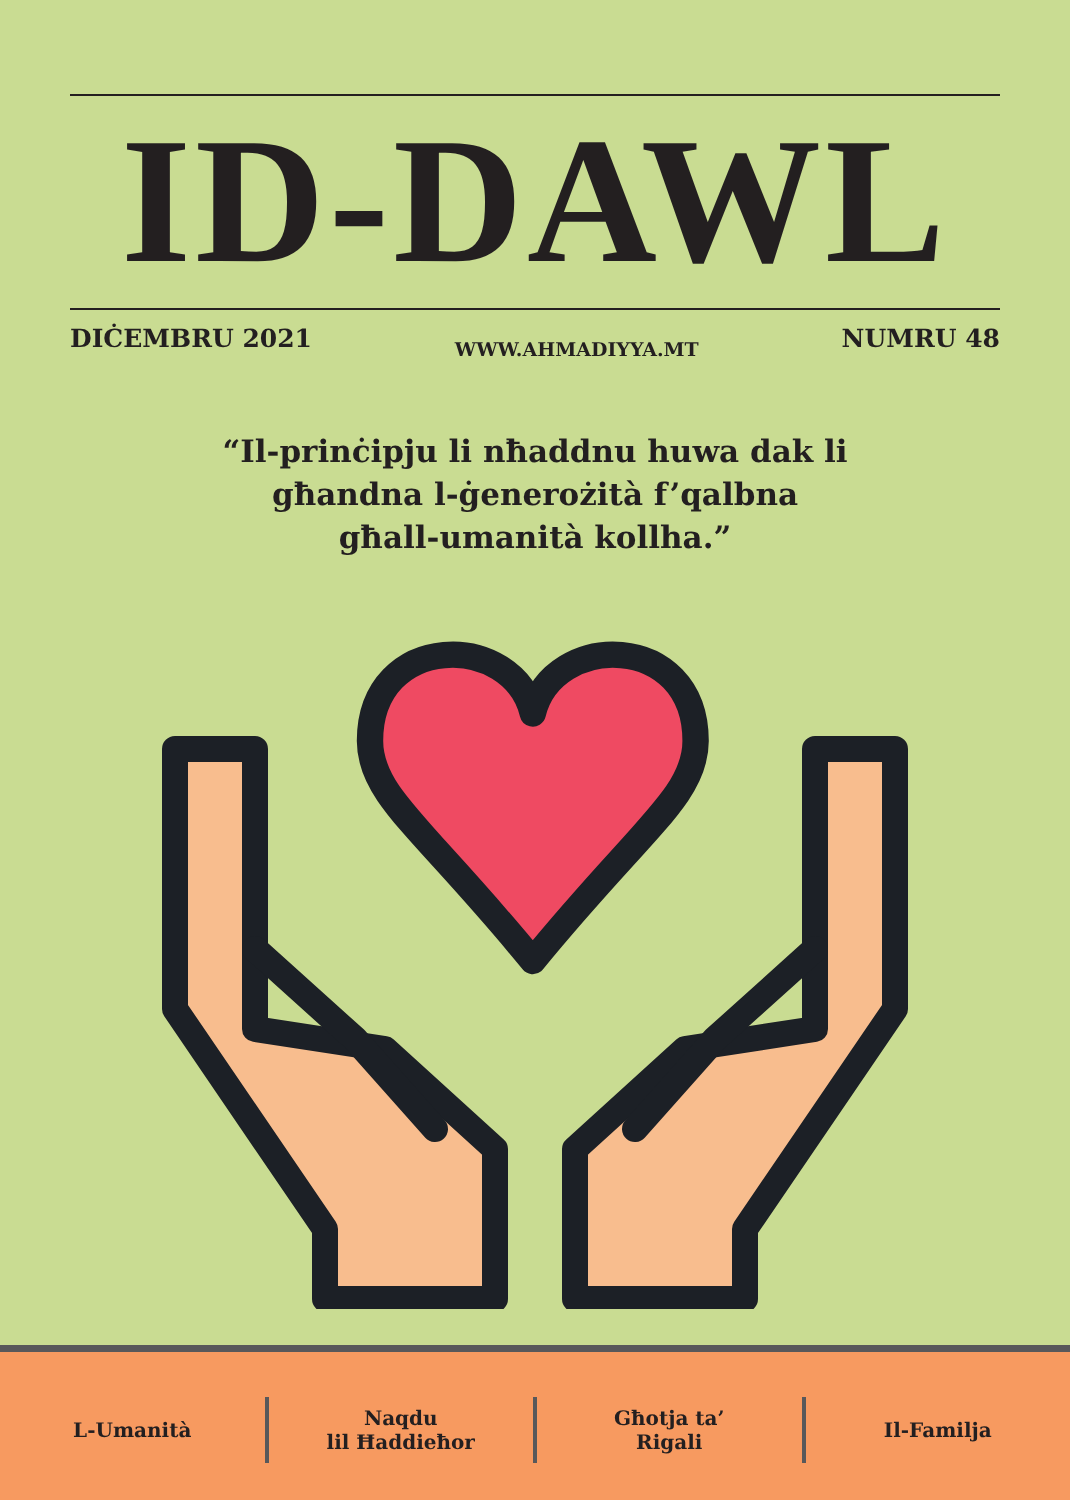ID-DAWL
DIĊEMBRU 2021 WWW.AHMADIYYA.MT NUMRU 48
“Il-prinċipju li nħaddnu huwa dak li
għandna l-ġenerożità f’qalbna
għall-umanità kollha.”
L-Umanità
Naqdu
lil Ħaddieħor
Għotja ta’
Rigali
Il-Familja